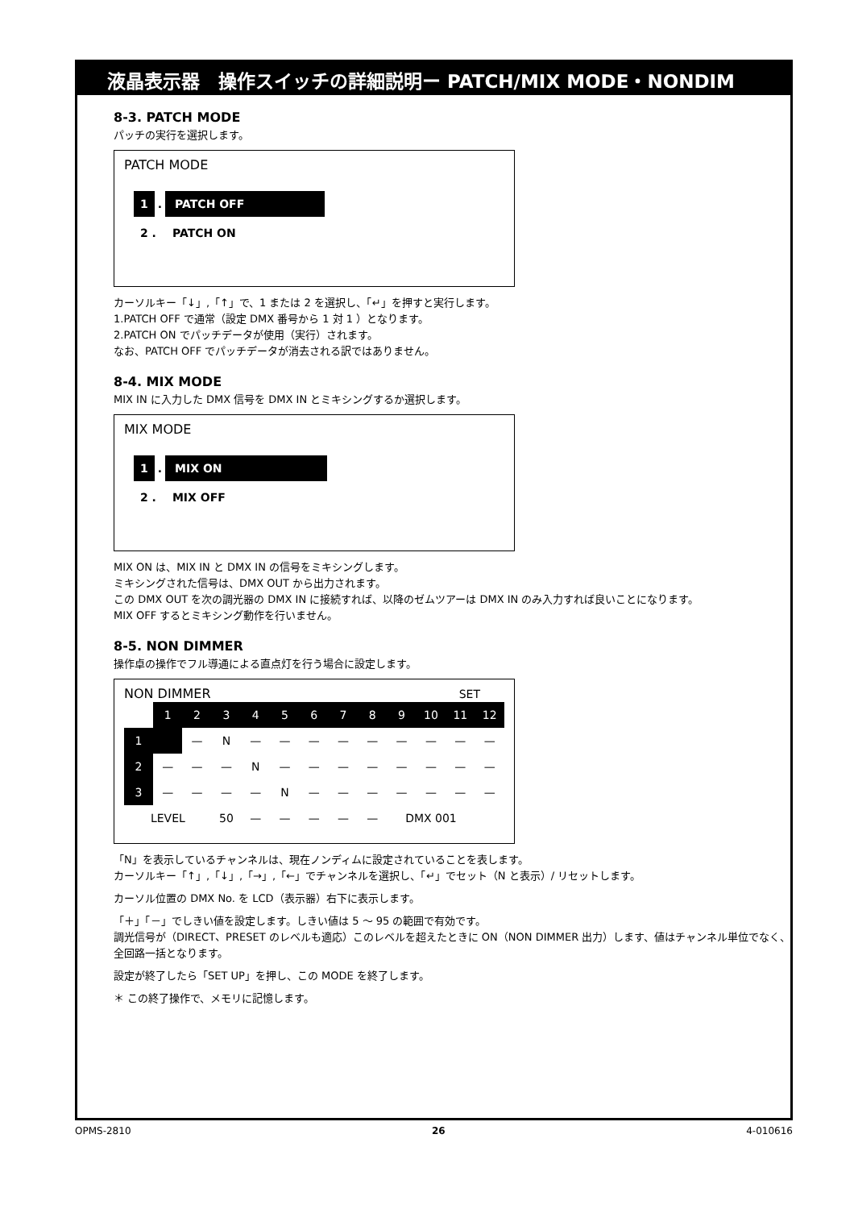液晶表示器　操作スイッチの詳細説明ー PATCH/MIX MODE・NONDIM
8-3. PATCH MODE
パッチの実行を選択します。
PATCH MODE
1. PATCH OFF
2 . PATCH ON
カーソルキー「↓」,「↑」で、1 または 2 を選択し、「↵」を押すと実行します。
1.PATCH OFF で通常（設定 DMX 番号から 1 対 1 ）となります。
2.PATCH ON でパッチデータが使用（実行）されます。
なお、PATCH OFF でパッチデータが消去される訳ではありません。
8-4. MIX MODE
MIX IN に入力した DMX 信号を DMX IN とミキシングするか選択します。
MIX MODE
1. MIX ON
2 . MIX OFF
MIX ON は、MIX IN と DMX IN の信号をミキシングします。
ミキシングされた信号は、DMX OUT から出力されます。
この DMX OUT を次の調光器の DMX IN に接続すれば、以降のゼムツアーは DMX IN のみ入力すれば良いことになります。
MIX OFF するとミキシング動作を行いません。
8-5. NON DIMMER
操作卓の操作でフル導通による直点灯を行う場合に設定します。
NON DIMMER SET
| | 1 | 2 | 3 | 4 | 5 | 6 | 7 | 8 | 9 | 10 | 11 | 12 |
| 1 | | — | N | — | — | — | — | — | — | — | — | — |
| 2 | — | — | — | N | — | — | — | — | — | — | — | — |
| 3 | — | — | — | — | N | — | — | — | — | — | — | — |
| LEVEL | | | 50 | — | — | — | — | — | DMX 001 | | | |
「N」を表示しているチャンネルは、現在ノンディムに設定されていることを表します。
カーソルキー「↑」,「↓」,「→」,「←」でチャンネルを選択し、「↵」でセット（N と表示）/ リセットします。
カーソル位置の DMX No. を LCD（表示器）右下に表示します。
「＋」「－」でしきい値を設定します。しきい値は 5 ～ 95 の範囲で有効です。
調光信号が（DIRECT、PRESET のレベルも適応）このレベルを超えたときに ON（NON DIMMER 出力）します、値はチャンネル単位でなく、全回路一括となります。
設定が終了したら「SET UP」を押し、この MODE を終了します。
＊ この終了操作で、メモリに記憶します。
OPMS-2810 26 4-010616